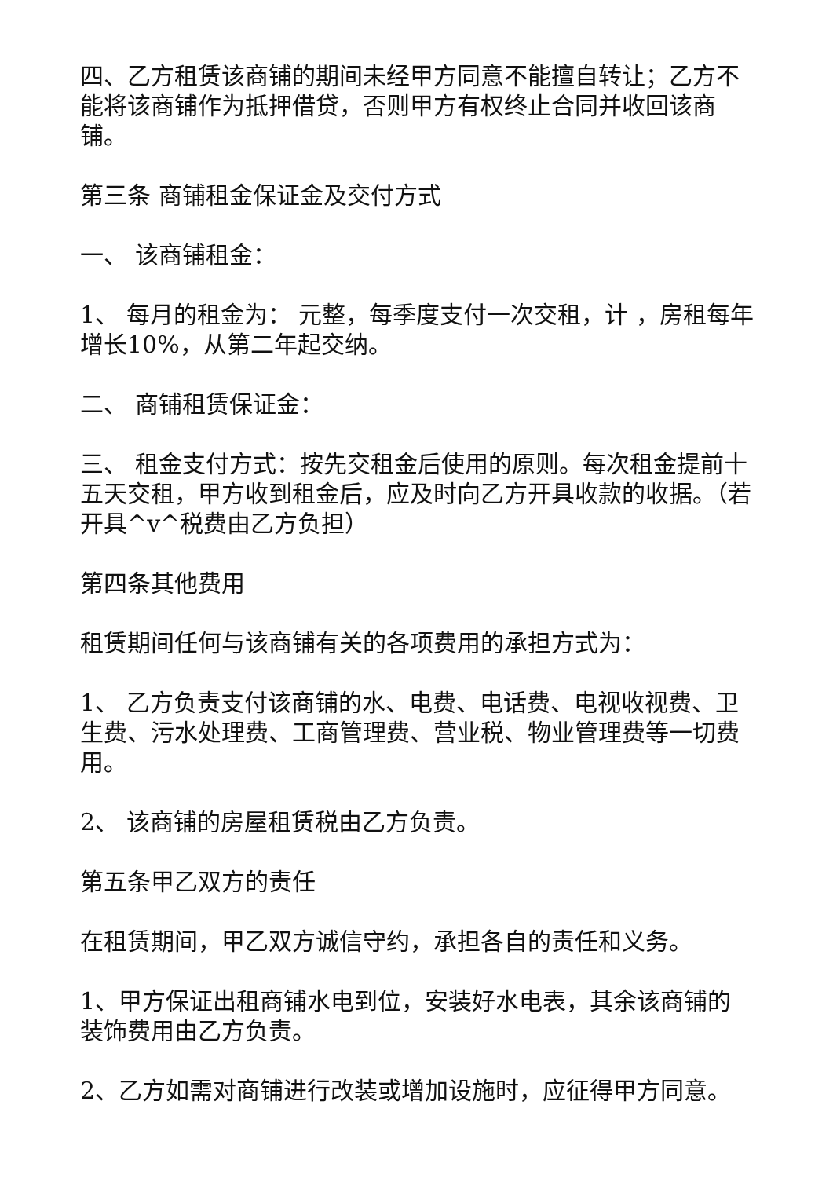四、乙方租赁该商铺的期间未经甲方同意不能擅自转让；乙方不能将该商铺作为抵押借贷，否则甲方有权终止合同并收回该商铺。
第三条 商铺租金保证金及交付方式
一、 该商铺租金：
1、 每月的租金为： 元整，每季度支付一次交租，计 ，房租每年增长10%，从第二年起交纳。
二、 商铺租赁保证金：
三、 租金支付方式：按先交租金后使用的原则。每次租金提前十五天交租，甲方收到租金后，应及时向乙方开具收款的收据。（若开具^v^税费由乙方负担）
第四条其他费用
租赁期间任何与该商铺有关的各项费用的承担方式为：
1、 乙方负责支付该商铺的水、电费、电话费、电视收视费、卫生费、污水处理费、工商管理费、营业税、物业管理费等一切费用。
2、 该商铺的房屋租赁税由乙方负责。
第五条甲乙双方的责任
在租赁期间，甲乙双方诚信守约，承担各自的责任和义务。
1、甲方保证出租商铺水电到位，安装好水电表，其余该商铺的装饰费用由乙方负责。
2、乙方如需对商铺进行改装或增加设施时，应征得甲方同意。